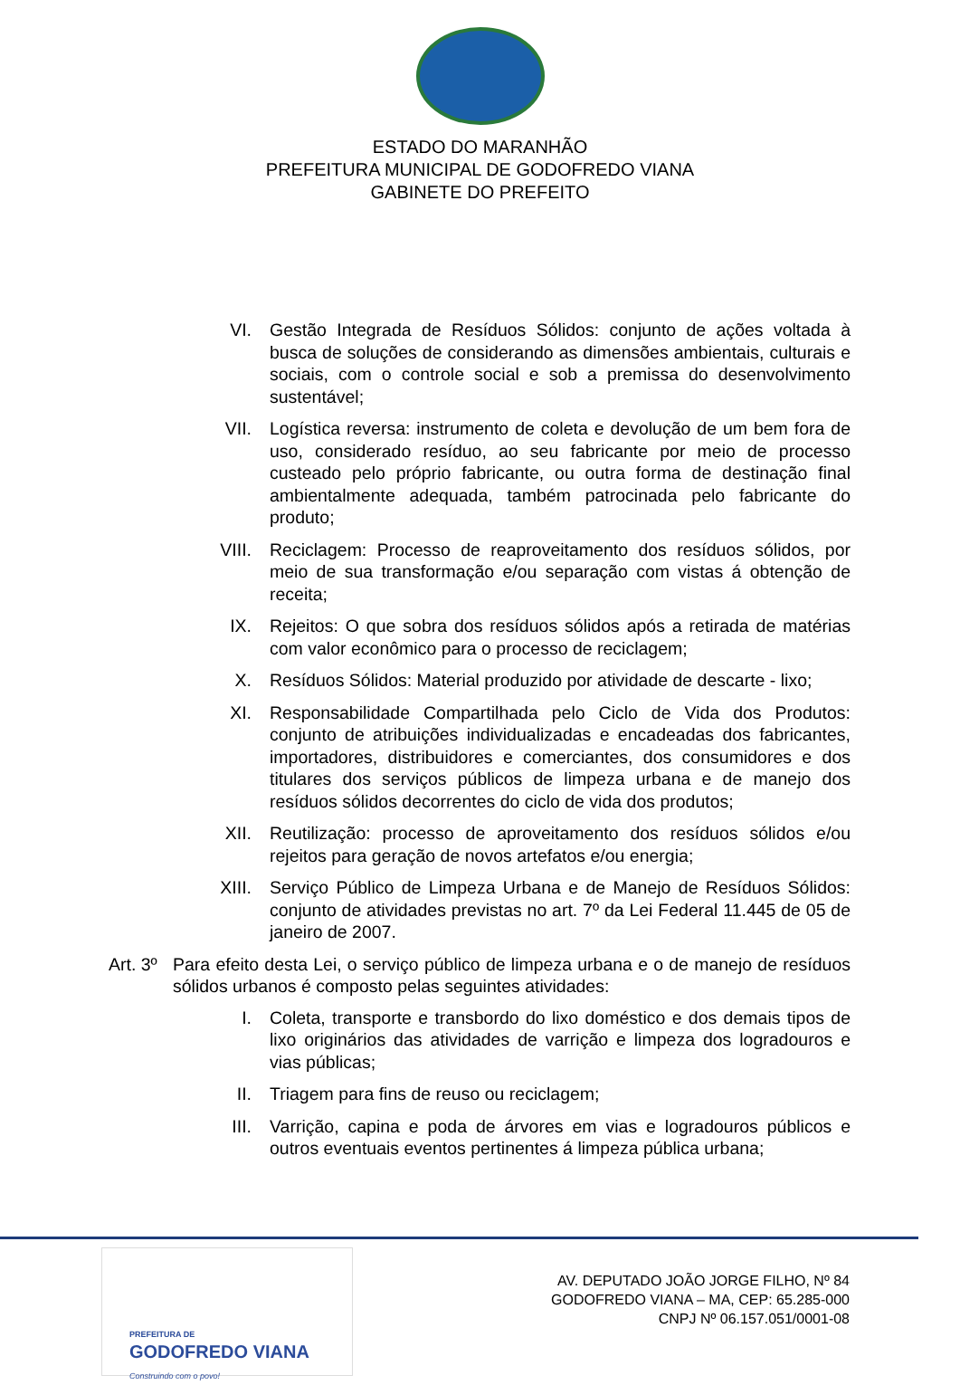ESTADO DO MARANHÃO
PREFEITURA MUNICIPAL DE GODOFREDO VIANA
GABINETE DO PREFEITO
VI. Gestão Integrada de Resíduos Sólidos: conjunto de ações voltada à busca de soluções de considerando as dimensões ambientais, culturais e sociais, com o controle social e sob a premissa do desenvolvimento sustentável;
VII. Logística reversa: instrumento de coleta e devolução de um bem fora de uso, considerado resíduo, ao seu fabricante por meio de processo custeado pelo próprio fabricante, ou outra forma de destinação final ambientalmente adequada, também patrocinada pelo fabricante do produto;
VIII. Reciclagem: Processo de reaproveitamento dos resíduos sólidos, por meio de sua transformação e/ou separação com vistas á obtenção de receita;
IX. Rejeitos: O que sobra dos resíduos sólidos após a retirada de matérias com valor econômico para o processo de reciclagem;
X. Resíduos Sólidos: Material produzido por atividade de descarte - lixo;
XI. Responsabilidade Compartilhada pelo Ciclo de Vida dos Produtos: conjunto de atribuições individualizadas e encadeadas dos fabricantes, importadores, distribuidores e comerciantes, dos consumidores e dos titulares dos serviços públicos de limpeza urbana e de manejo dos resíduos sólidos decorrentes do ciclo de vida dos produtos;
XII. Reutilização: processo de aproveitamento dos resíduos sólidos e/ou rejeitos para geração de novos artefatos e/ou energia;
XIII. Serviço Público de Limpeza Urbana e de Manejo de Resíduos Sólidos: conjunto de atividades previstas no art. 7º da Lei Federal 11.445 de 05 de janeiro de 2007.
Art. 3º
Para efeito desta Lei, o serviço público de limpeza urbana e o de manejo de resíduos sólidos urbanos é composto pelas seguintes atividades:
I. Coleta, transporte e transbordo do lixo doméstico e dos demais tipos de lixo originários das atividades de varrição e limpeza dos logradouros e vias públicas;
II. Triagem para fins de reuso ou reciclagem;
III. Varrição, capina e poda de árvores em vias e logradouros públicos e outros eventuais eventos pertinentes á limpeza pública urbana;
PREFEITURA DE
GODOFREDO VIANA
Construindo com o povo!
AV. DEPUTADO JOÃO JORGE FILHO, Nº 84
GODOFREDO VIANA – MA, CEP: 65.285-000
CNPJ Nº 06.157.051/0001-08